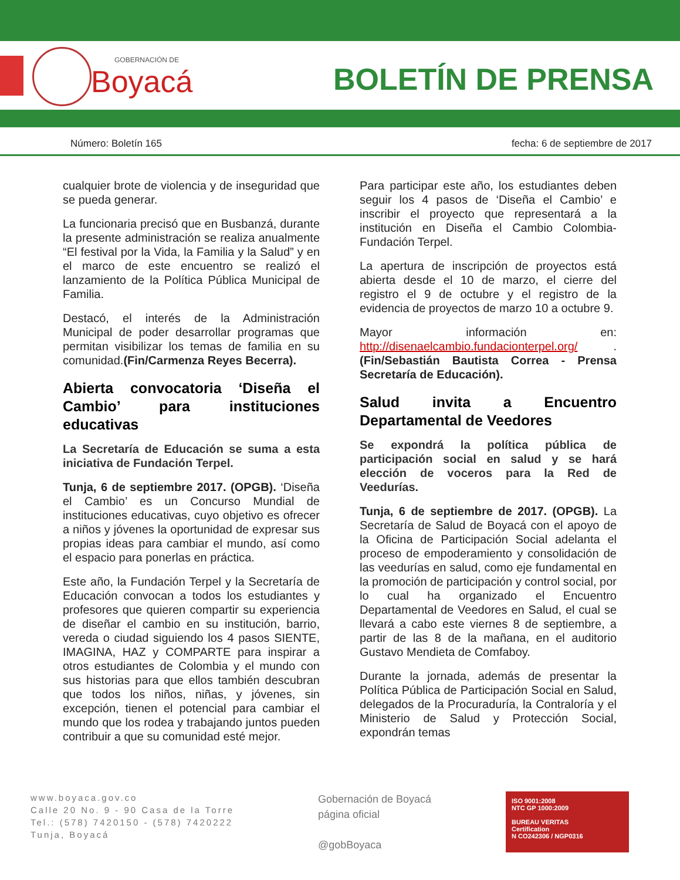GOBERNACIÓN DE
Boyacá
BOLETÍN DE PRENSA
Número: Boletín 165 fecha: 6 de septiembre de 2017
cualquier brote de violencia y de inseguridad que se pueda generar.
La funcionaria precisó que en Busbanzá, durante la presente administración se realiza anualmente “El festival por la Vida, la Familia y la Salud” y en el marco de este encuentro se realizó el lanzamiento de la Política Pública Municipal de Familia.
Destacó, el interés de la Administración Municipal de poder desarrollar programas que permitan visibilizar los temas de familia en su comunidad.(Fin/Carmenza Reyes Becerra).
Abierta convocatoria ‘Diseña el Cambio’ para instituciones educativas
La Secretaría de Educación se suma a esta iniciativa de Fundación Terpel.
Tunja, 6 de septiembre 2017. (OPGB). ‘Diseña el Cambio’ es un Concurso Mundial de instituciones educativas, cuyo objetivo es ofrecer a niños y jóvenes la oportunidad de expresar sus propias ideas para cambiar el mundo, así como el espacio para ponerlas en práctica.
Este año, la Fundación Terpel y la Secretaría de Educación convocan a todos los estudiantes y profesores que quieren compartir su experiencia de diseñar el cambio en su institución, barrio, vereda o ciudad siguiendo los 4 pasos SIENTE, IMAGINA, HAZ y COMPARTE para inspirar a otros estudiantes de Colombia y el mundo con sus historias para que ellos también descubran que todos los niños, niñas, y jóvenes, sin excepción, tienen el potencial para cambiar el mundo que los rodea y trabajando juntos pueden contribuir a que su comunidad esté mejor.
Para participar este año, los estudiantes deben seguir los 4 pasos de ‘Diseña el Cambio’ e inscribir el proyecto que representará a la institución en Diseña el Cambio Colombia-Fundación Terpel.
La apertura de inscripción de proyectos está abierta desde el 10 de marzo, el cierre del registro el 9 de octubre y el registro de la evidencia de proyectos de marzo 10 a octubre 9.
Mayor información en: http://disenaelcambio.fundacionterpel.org/ . (Fin/Sebastián Bautista Correa - Prensa Secretaría de Educación).
Salud invita a Encuentro Departamental de Veedores
Se expondrá la política pública de participación social en salud y se hará elección de voceros para la Red de Veedurías.
Tunja, 6 de septiembre de 2017. (OPGB). La Secretaría de Salud de Boyacá con el apoyo de la Oficina de Participación Social adelanta el proceso de empoderamiento y consolidación de las veedurías en salud, como eje fundamental en la promoción de participación y control social, por lo cual ha organizado el Encuentro Departamental de Veedores en Salud, el cual se llevará a cabo este viernes 8 de septiembre, a partir de las 8 de la mañana, en el auditorio Gustavo Mendieta de Comfaboy.
Durante la jornada, además de presentar la Política Pública de Participación Social en Salud, delegados de la Procuraduría, la Contraloría y el Ministerio de Salud y Protección Social, expondrán temas
www.boyaca.gov.co
Calle 20 No. 9 - 90 Casa de la Torre
Tel.: (578) 7420150 - (578) 7420222
Tunja, Boyacá
Gobernación de Boyacá
página oficial
@gobBoyaca
ISO 9001:2008
NTC GP 1000:2009
BUREAU VERITAS
Certification
N CO242306 / NGP0316